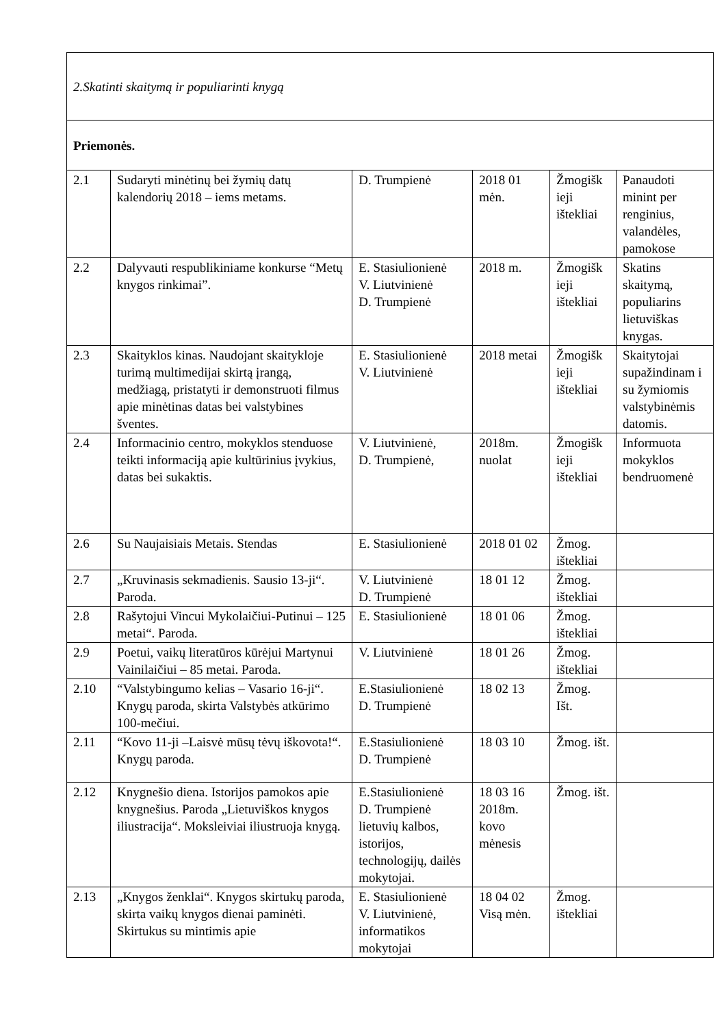| 2.Skatinti skaitymą ir populiarinti knygą | | | | | |
| Priemonės. | | | | | |
| 2.1 | Sudaryti minėtinų bei žymių datų kalendorių 2018 – iems metams. | D. Trumpienė | 2018 01 mėn. | Žmogišk ieji ištekliai | Panaudoti minint per renginius, valandėles, pamokose |
| 2.2 | Dalyvauti respublikiniame konkurse “Metų knygos rinkimai”. | E. Stasiulionienė V. Liutvinienė D. Trumpienė | 2018 m. | Žmogišk ieji ištekliai | Skatins skaitymą, populiarins lietuviškas knygas. |
| 2.3 | Skaityklos kinas. Naudojant skaitykloje turimą multimedijai skirtą įrangą, medžiagą, pristatyti ir demonstruoti filmus apie minėtinas datas bei valstybines šventes. | E. Stasiulionienė V. Liutvinienė | 2018 metai | Žmogišk ieji ištekliai | Skaitytojai supažindinam i su žymiomis valstybinėmis datomis. |
| 2.4 | Informacinio centro, mokyklos stenduose teikti informaciją apie kultūrinius įvykius, datas bei sukaktis. | V. Liutvinienė, D. Trumpienė, | 2018m. nuolat | Žmogišk ieji ištekliai | Informuota mokyklos bendruomenė |
| 2.6 | Su Naujaisiais Metais. Stendas | E. Stasiulionienė | 2018 01 02 | Žmog. ištekliai | |
| 2.7 | „Kruvinasis sekmadienis. Sausio 13-ji“. Paroda. | V. Liutvinienė D. Trumpienė | 18 01 12 | Žmog. ištekliai | |
| 2.8 | Rašytojui Vincui Mykolaičiui-Putinui – 125 metai“. Paroda. | E. Stasiulionienė | 18 01 06 | Žmog. ištekliai | |
| 2.9 | Poetui, vaikų literatūros kūrėjui Martynui Vainilaičiui – 85 metai. Paroda. | V. Liutvinienė | 18 01 26 | Žmog. ištekliai | |
| 2.10 | “Valstybingumo kelias – Vasario 16-ji“. Knygų paroda, skirta Valstybės atkūrimo 100-mečiui. | E.Stasiulionienė D. Trumpienė | 18 02 13 | Žmog. Išt. | |
| 2.11 | “Kovo 11-ji –Laisvė mūsų tėvų iškovota!“. Knygų paroda. | E.Stasiulionienė D. Trumpienė | 18 03 10 | Žmog. išt. | |
| 2.12 | Knygnešio diena. Istorijos pamokos apie knygnešius. Paroda „Lietuviškos knygos iliustracija“. Moksleiviai iliustruoja knygą. | E.Stasiulionienė D. Trumpienė lietuvių kalbos, istorijos, technologijų, dailės mokytojai. | 18 03 16 2018m. kovo mėnesis | Žmog. išt. | |
| 2.13 | „Knygos ženklai“. Knygos skirtukų paroda, skirta vaikų knygos dienai paminėti. Skirtukus su mintimis apie | E. Stasiulionienė V. Liutvinienė, informatikos mokytojai | 18 04 02 Visą mėn. | Žmog. ištekliai | |